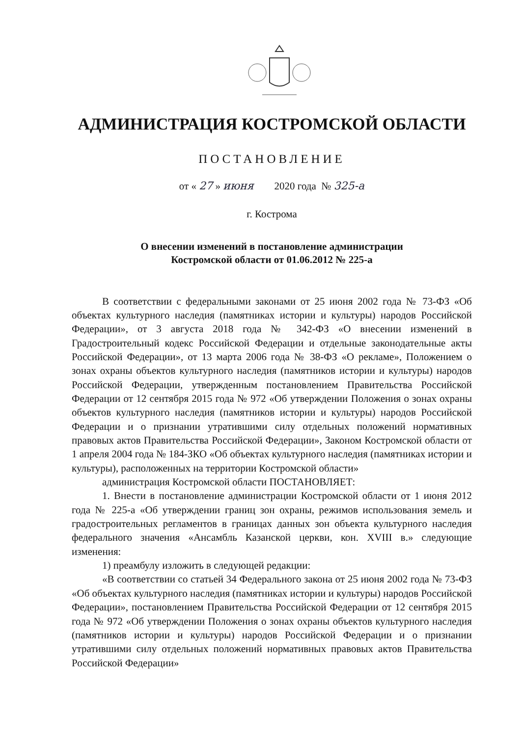АДМИНИСТРАЦИЯ КОСТРОМСКОЙ ОБЛАСТИ
ПОСТАНОВЛЕНИЕ
от « 27 » июня 2020 года № 325-а
г. Кострома
О внесении изменений в постановление администрации
Костромской области от 01.06.2012 № 225-а
В соответствии с федеральными законами от 25 июня 2002 года № 73-ФЗ «Об объектах культурного наследия (памятниках истории и культуры) народов Российской Федерации», от 3 августа 2018 года № 342-ФЗ «О внесении изменений в Градостроительный кодекс Российской Федерации и отдельные законодательные акты Российской Федерации», от 13 марта 2006 года № 38-ФЗ «О рекламе», Положением о зонах охраны объектов культурного наследия (памятников истории и культуры) народов Российской Федерации, утвержденным постановлением Правительства Российской Федерации от 12 сентября 2015 года № 972 «Об утверждении Положения о зонах охраны объектов культурного наследия (памятников истории и культуры) народов Российской Федерации и о признании утратившими силу отдельных положений нормативных правовых актов Правительства Российской Федерации», Законом Костромской области от 1 апреля 2004 года № 184-ЗКО «Об объектах культурного наследия (памятниках истории и культуры), расположенных на территории Костромской области»
администрация Костромской области ПОСТАНОВЛЯЕТ:
1. Внести в постановление администрации Костромской области от 1 июня 2012 года № 225-а «Об утверждении границ зон охраны, режимов использования земель и градостроительных регламентов в границах данных зон объекта культурного наследия федерального значения «Ансамбль Казанской церкви, кон. XVIII в.» следующие изменения:
1) преамбулу изложить в следующей редакции:
«В соответствии со статьей 34 Федерального закона от 25 июня 2002 года № 73-ФЗ «Об объектах культурного наследия (памятниках истории и культуры) народов Российской Федерации», постановлением Правительства Российской Федерации от 12 сентября 2015 года № 972 «Об утверждении Положения о зонах охраны объектов культурного наследия (памятников истории и культуры) народов Российской Федерации и о признании утратившими силу отдельных положений нормативных правовых актов Правительства Российской Федерации»